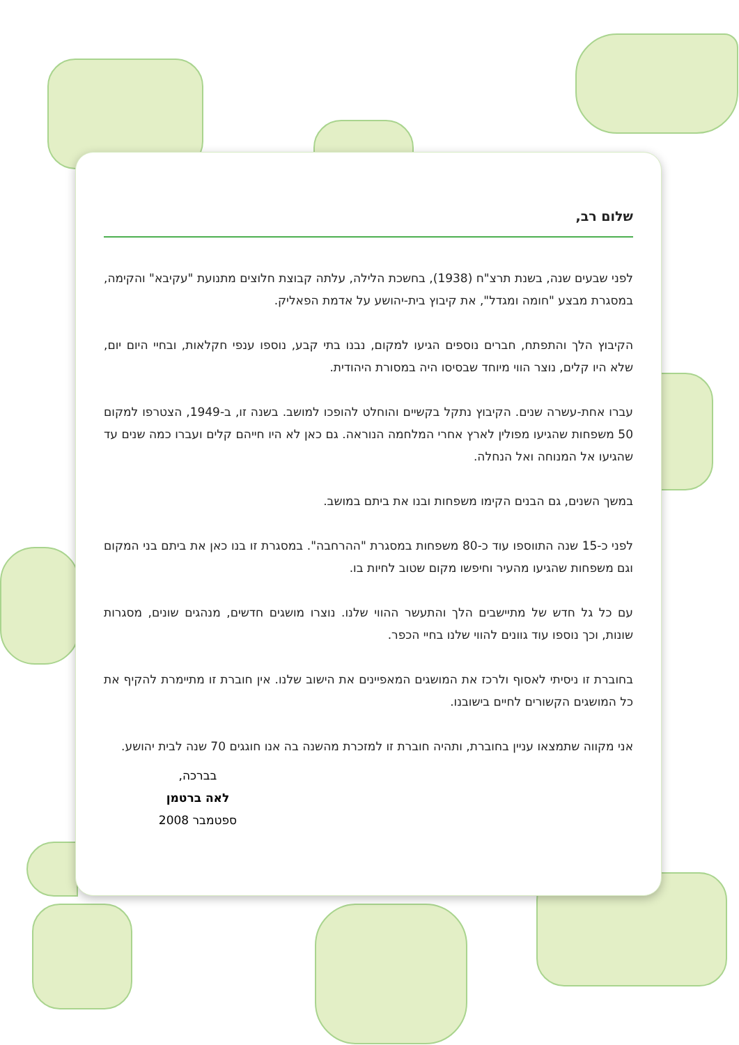שלום רב,
לפני שבעים שנה, בשנת תרצ"ח (1938), בחשכת הלילה, עלתה קבוצת חלוצים מתנועת "עקיבא" והקימה, במסגרת מבצע "חומה ומגדל", את קיבוץ בית-יהושע על אדמת הפאליק.
הקיבוץ הלך והתפתח, חברים נוספים הגיעו למקום, נבנו בתי קבע, נוספו ענפי חקלאות, ובחיי היום יום, שלא היו קלים, נוצר הווי מיוחד שבסיסו היה במסורת היהודית.
עברו אחת-עשרה שנים. הקיבוץ נתקל בקשיים והוחלט להופכו למושב. בשנה זו, ב-1949, הצטרפו למקום 50 משפחות שהגיעו מפולין לארץ אחרי המלחמה הנוראה. גם כאן לא היו חייהם קלים ועברו כמה שנים עד שהגיעו אל המנוחה ואל הנחלה.
במשך השנים, גם הבנים הקימו משפחות ובנו את ביתם במושב.
לפני כ-15 שנה התווספו עוד כ-80 משפחות במסגרת "ההרחבה". במסגרת זו בנו כאן את ביתם בני המקום וגם משפחות שהגיעו מהעיר וחיפשו מקום שטוב לחיות בו.
עם כל גל חדש של מתיישבים הלך והתעשר ההווי שלנו. נוצרו מושגים חדשים, מנהגים שונים, מסגרות שונות, וכך נוספו עוד גוונים להווי שלנו בחיי הכפר.
בחוברת זו ניסיתי לאסוף ולרכז את המושגים המאפיינים את הישוב שלנו. אין חוברת זו מתיימרת להקיף את כל המושגים הקשורים לחיים בישובנו.
אני מקווה שתמצאו עניין בחוברת, ותהיה חוברת זו למזכרת מהשנה בה אנו חוגגים 70 שנה לבית יהושע.
בברכה,
לאה ברטמן
ספטמבר 2008